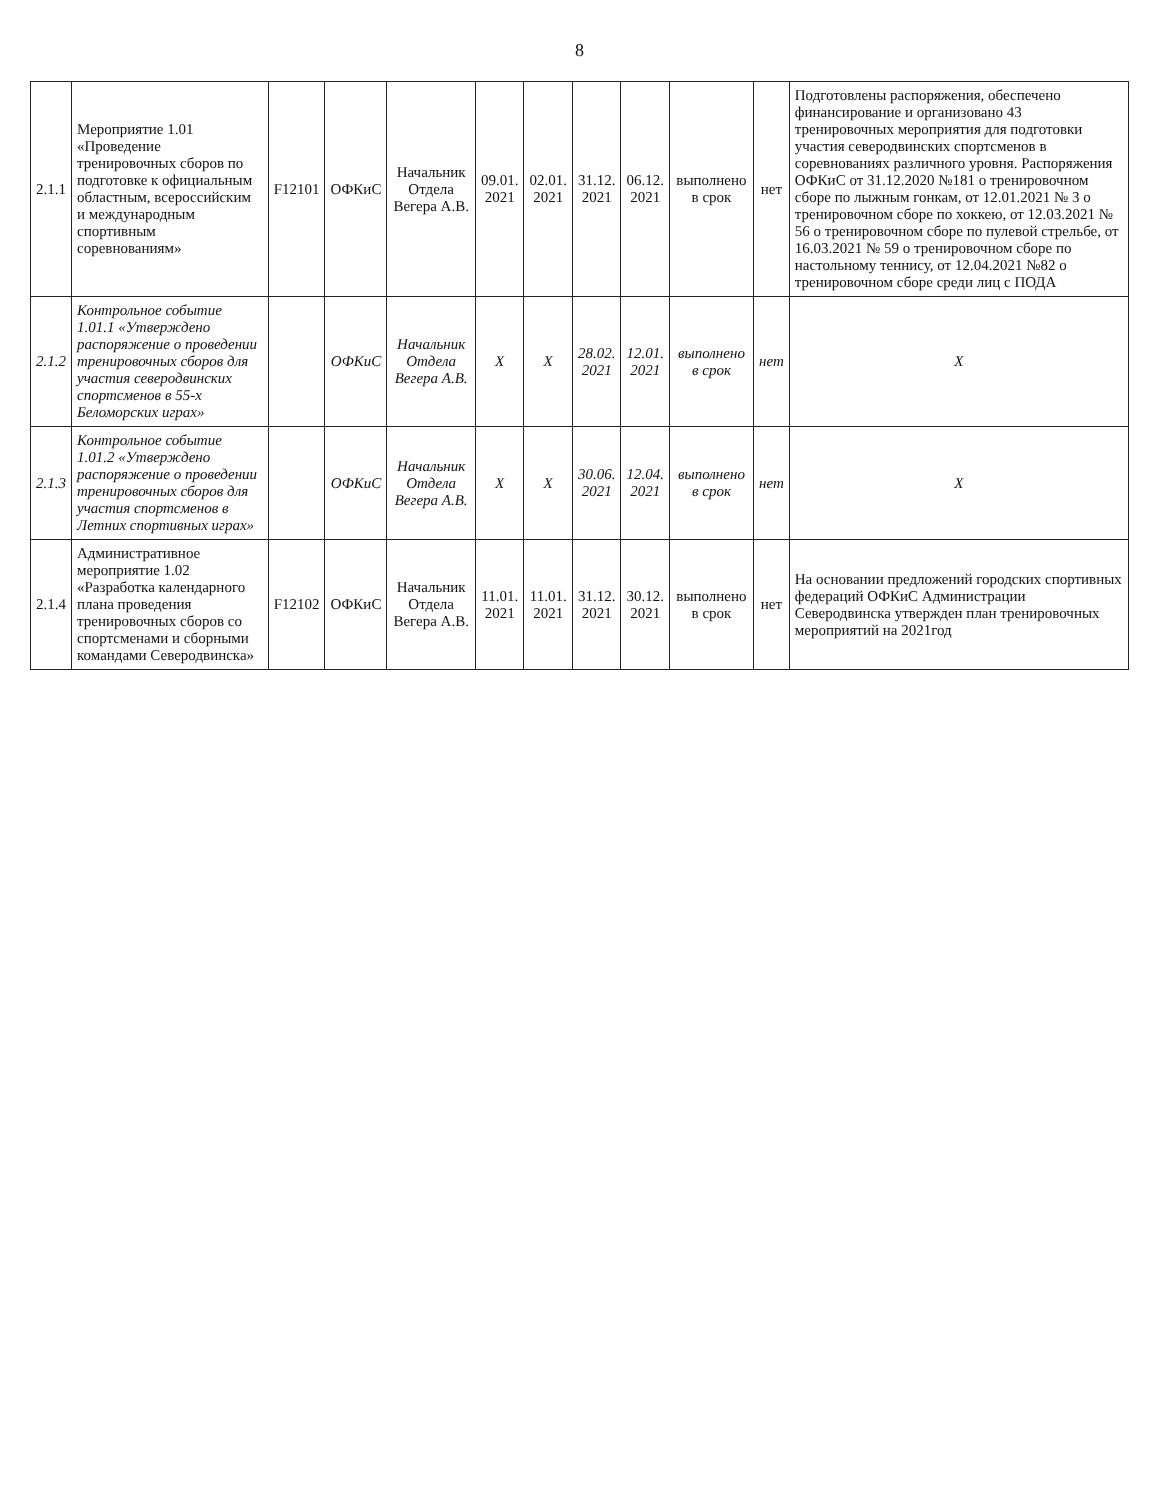8
| 2.1.1 | Мероприятие 1.01 «Проведение тренировочных сборов по подготовке к официальным областным, всероссийским и международным спортивным соревнованиям» | F12101 | ОФКиС | Начальник Отдела Вегера А.В. | 09.01. 2021 | 02.01. 2021 | 31.12. 2021 | 06.12. 2021 | выполнено в срок | нет | Подготовлены распоряжения, обеспечено финансирование и организовано 43 тренировочных мероприятия для подготовки участия северодвинских спортсменов в соревнованиях различного уровня. Распоряжения ОФКиС от 31.12.2020 №181 о тренировочном сборе по лыжным гонкам, от 12.01.2021 № 3 о тренировочном сборе по хоккею, от 12.03.2021 № 56 о тренировочном сборе по пулевой стрельбе, от 16.03.2021 № 59 о тренировочном сборе по настольному теннису, от 12.04.2021 №82 о тренировочном сборе среди лиц с ПОДА |
| 2.1.2 | Контрольное событие 1.01.1 «Утверждено распоряжение о проведении тренировочных сборов для участия северодвинских спортсменов в 55-х Беломорских играх» | | ОФКиС | Начальник Отдела Вегера А.В. | X | X | 28.02. 2021 | 12.01. 2021 | выполнено в срок | нет | X |
| 2.1.3 | Контрольное событие 1.01.2 «Утверждено распоряжение о проведении тренировочных сборов для участия спортсменов в Летних спортивных играх» | | ОФКиС | Начальник Отдела Вегера А.В. | X | X | 30.06. 2021 | 12.04. 2021 | выполнено в срок | нет | X |
| 2.1.4 | Административное мероприятие 1.02 «Разработка календарного плана проведения тренировочных сборов со спортсменами и сборными командами Северодвинска» | F12102 | ОФКиС | Начальник Отдела Вегера А.В. | 11.01. 2021 | 11.01. 2021 | 31.12. 2021 | 30.12. 2021 | выполнено в срок | нет | На основании предложений городских спортивных федераций ОФКиС Администрации Северодвинска утвержден план тренировочных мероприятий на 2021год |